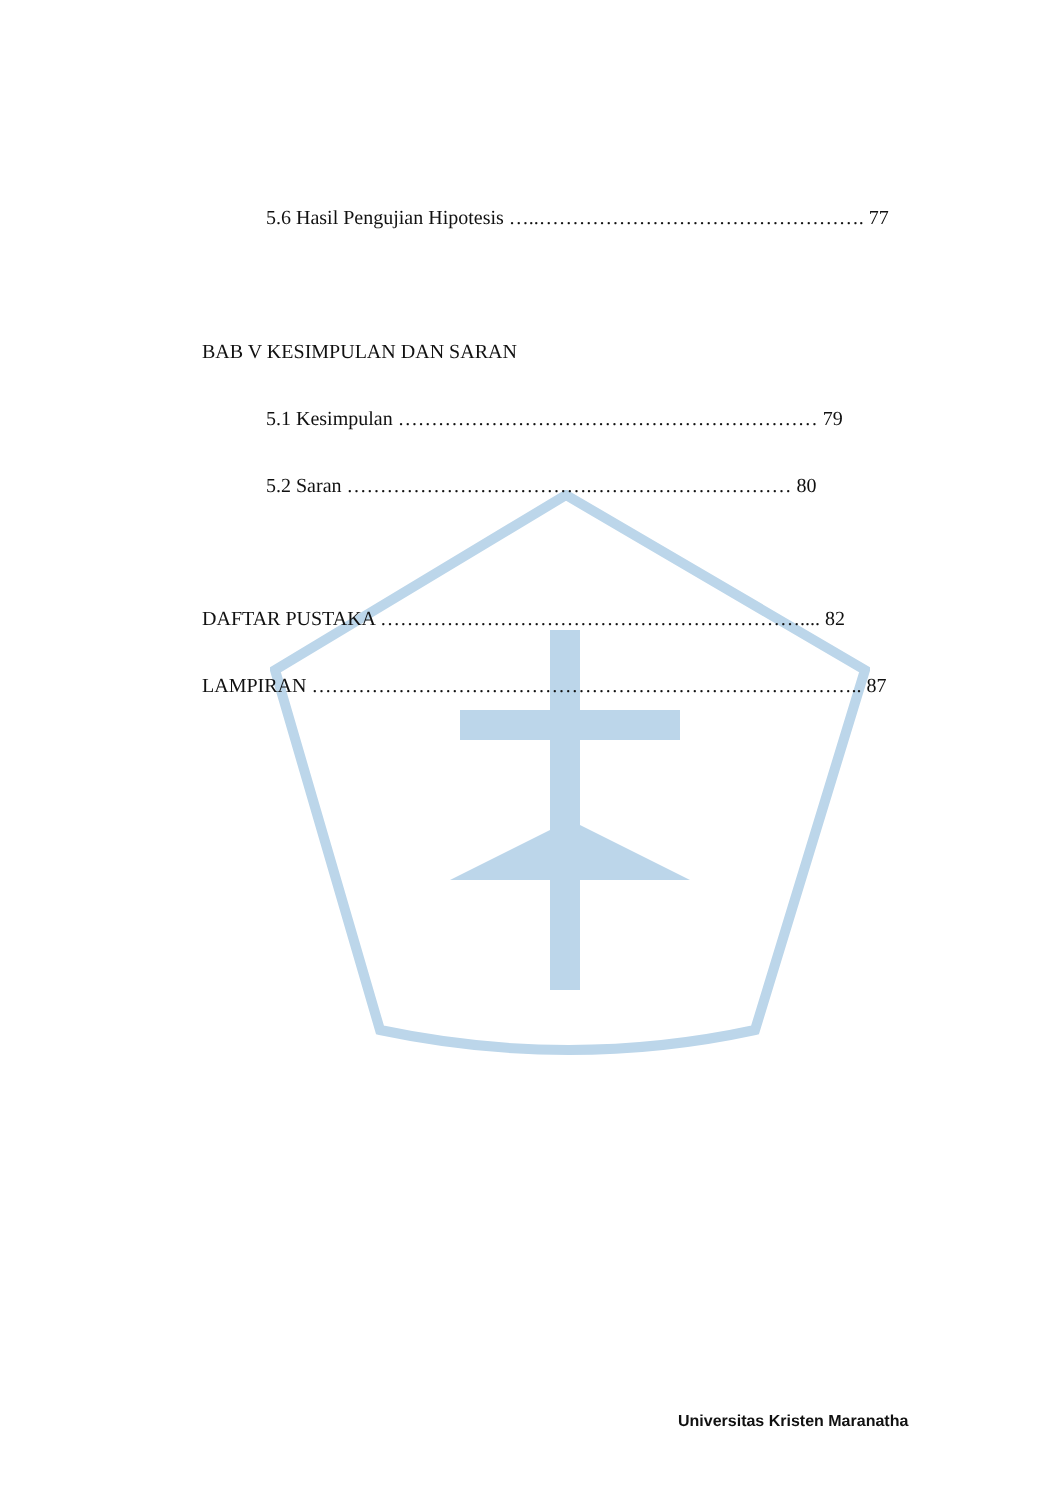5.6 Hasil Pengujian Hipotesis …..…………………………………………. 77
BAB V KESIMPULAN DAN SARAN
5.1 Kesimpulan ……………………………………………………… 79
5.2 Saran ……………………………….………………………… 80
DAFTAR PUSTAKA ……………………………………………………….... 82
LAMPIRAN ……………………………………………………………………….. 87
Universitas Kristen Maranatha